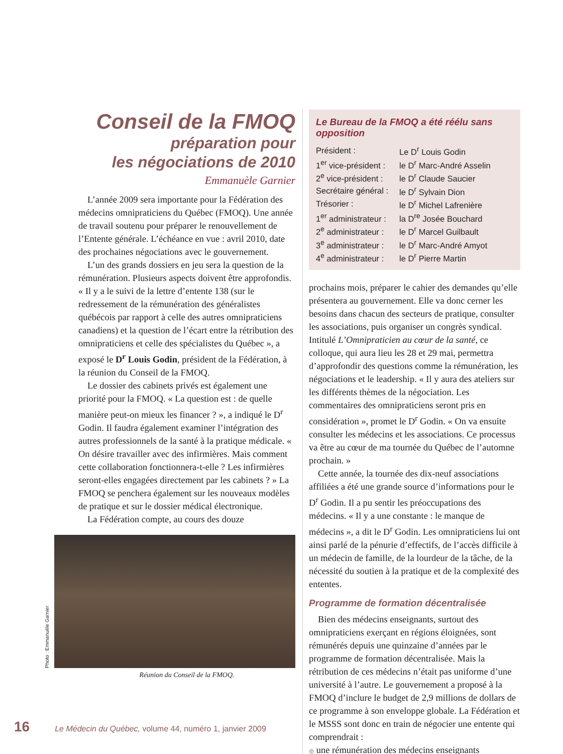Conseil de la FMOQ
préparation pour
les négociations de 2010
Emmanuèle Garnier
L’année 2009 sera importante pour la Fédération des médecins omnipraticiens du Québec (FMOQ). Une année de travail soutenu pour préparer le renouvellement de l’Entente générale. L’échéance en vue : avril 2010, date des prochaines négociations avec le gouvernement.
L’un des grands dossiers en jeu sera la question de la rémunération. Plusieurs aspects doivent être approfondis. « Il y a le suivi de la lettre d’entente 138 (sur le redressement de la rémunération des généralistes québécois par rapport à celle des autres omnipraticiens canadiens) et la question de l’écart entre la rétribution des omnipraticiens et celle des spécialistes du Québec », a exposé le D<sup>r</sup> Louis Godin, président de la Fédération, à la réunion du Conseil de la FMOQ.
Le dossier des cabinets privés est également une priorité pour la FMOQ. « La question est : de quelle manière peut-on mieux les financer ? », a indiqué le D<sup>r</sup> Godin. Il faudra également examiner l’intégration des autres professionnels de la santé à la pratique médicale. « On désire travailler avec des infirmières. Mais comment cette collaboration fonctionnera-t-elle ? Les infirmières seront-elles engagées directement par les cabinets ? » La FMOQ se penchera également sur les nouveaux modèles de pratique et sur le dossier médical électronique.
La Fédération compte, au cours des douze
Photo : Emmanuèle Garnier
Réunion du Conseil de la FMOQ.
Le Bureau de la FMOQ a été réélu sans opposition
| Président : | Le D<sup>r</sup> Louis Godin |
| 1<sup>er</sup> vice-président : | le D<sup>r</sup> Marc-André Asselin |
| 2<sup>e</sup> vice-président : | le D<sup>r</sup> Claude Saucier |
| Secrétaire général : | le D<sup>r</sup> Sylvain Dion |
| Trésorier : | le D<sup>r</sup> Michel Lafrenière |
| 1<sup>er</sup> administrateur : | la D<sup>re</sup> Josée Bouchard |
| 2<sup>e</sup> administrateur : | le D<sup>r</sup> Marcel Guilbault |
| 3<sup>e</sup> administrateur : | le D<sup>r</sup> Marc-André Amyot |
| 4<sup>e</sup> administrateur : | le D<sup>r</sup> Pierre Martin |
prochains mois, préparer le cahier des demandes qu’elle présentera au gouvernement. Elle va donc cerner les besoins dans chacun des secteurs de pratique, consulter les associations, puis organiser un congrès syndical. Intitulé L’Omnipraticien au cœur de la santé, ce colloque, qui aura lieu les 28 et 29 mai, permettra d’approfondir des questions comme la rémunération, les négociations et le leadership. « Il y aura des ateliers sur les différents thèmes de la négociation. Les commentaires des omnipraticiens seront pris en considération », promet le D<sup>r</sup> Godin. « On va ensuite consulter les médecins et les associations. Ce processus va être au cœur de ma tournée du Québec de l’automne prochain. »
Cette année, la tournée des dix-neuf associations affiliées a été une grande source d’informations pour le D<sup>r</sup> Godin. Il a pu sentir les préoccupations des médecins. « Il y a une constante : le manque de médecins », a dit le D<sup>r</sup> Godin. Les omnipraticiens lui ont ainsi parlé de la pénurie d’effectifs, de l’accès difficile à un médecin de famille, de la lourdeur de la tâche, de la nécessité du soutien à la pratique et de la complexité des ententes.
Programme de formation décentralisée
Bien des médecins enseignants, surtout des omnipraticiens exerçant en régions éloignées, sont rémunérés depuis une quinzaine d’années par le programme de formation décentralisée. Mais la rétribution de ces médecins n’était pas uniforme d’une université à l’autre. Le gouvernement a proposé à la FMOQ d’inclure le budget de 2,9 millions de dollars de ce programme à son enveloppe globale. La Fédération et le MSSS sont donc en train de négocier une entente qui comprendrait :
◎ une rémunération des médecins enseignants
16 Le Médecin du Québec, volume 44, numéro 1, janvier 2009